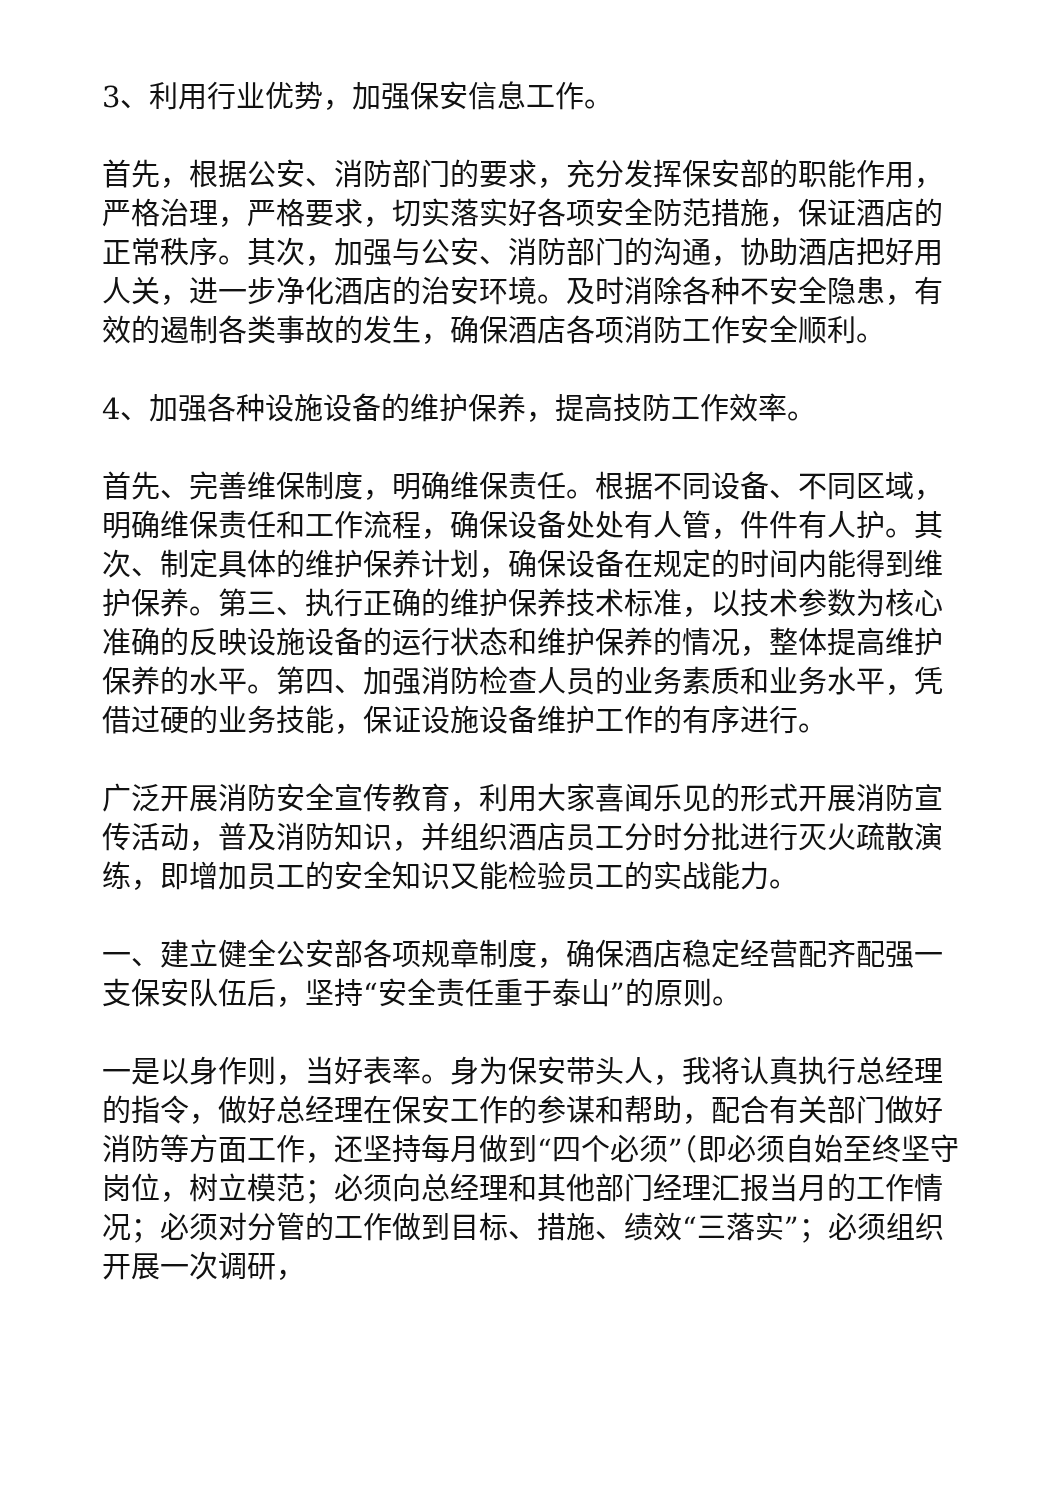3、利用行业优势，加强保安信息工作。
首先，根据公安、消防部门的要求，充分发挥保安部的职能作用，严格治理，严格要求，切实落实好各项安全防范措施，保证酒店的正常秩序。其次，加强与公安、消防部门的沟通，协助酒店把好用人关，进一步净化酒店的治安环境。及时消除各种不安全隐患，有效的遏制各类事故的发生，确保酒店各项消防工作安全顺利。
4、加强各种设施设备的维护保养，提高技防工作效率。
首先、完善维保制度，明确维保责任。根据不同设备、不同区域，明确维保责任和工作流程，确保设备处处有人管，件件有人护。其次、制定具体的维护保养计划，确保设备在规定的时间内能得到维护保养。第三、执行正确的维护保养技术标准，以技术参数为核心准确的反映设施设备的运行状态和维护保养的情况，整体提高维护保养的水平。第四、加强消防检查人员的业务素质和业务水平，凭借过硬的业务技能，保证设施设备维护工作的有序进行。
广泛开展消防安全宣传教育，利用大家喜闻乐见的形式开展消防宣传活动，普及消防知识，并组织酒店员工分时分批进行灭火疏散演练，即增加员工的安全知识又能检验员工的实战能力。
一、建立健全公安部各项规章制度，确保酒店稳定经营配齐配强一支保安队伍后，坚持“安全责任重于泰山”的原则。
一是以身作则，当好表率。身为保安带头人，我将认真执行总经理的指令，做好总经理在保安工作的参谋和帮助，配合有关部门做好消防等方面工作，还坚持每月做到“四个必须”（即必须自始至终坚守岗位，树立模范；必须向总经理和其他部门经理汇报当月的工作情况；必须对分管的工作做到目标、措施、绩效“三落实”；必须组织开展一次调研，